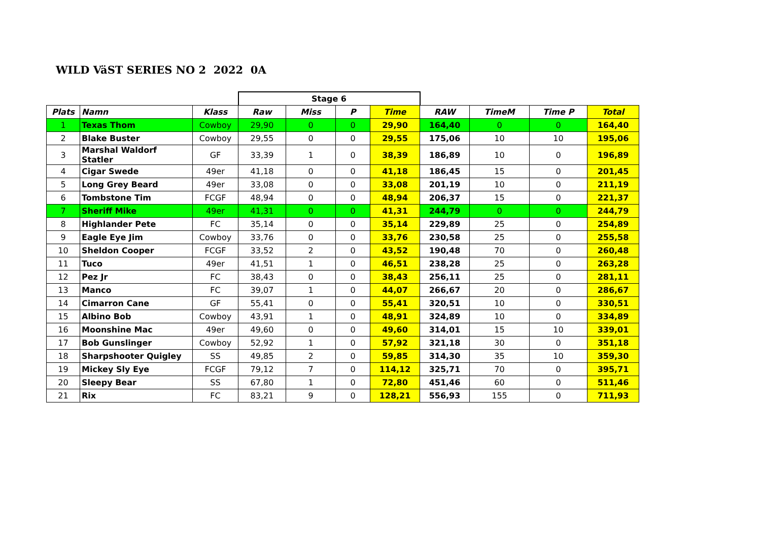WILD VäST SERIES NO 2 2022 0A
| | | | Stage 6 | | | | | | | |
| Plats | Namn | Klass | Raw | Miss | P | Time | RAW | TimeM | Time P | Total |
| 1 | Texas Thom | Cowboy | 29,90 | 0 | 0 | 29,90 | 164,40 | 0 | 0 | 164,40 |
| 2 | Blake Buster | Cowboy | 29,55 | 0 | 0 | 29,55 | 175,06 | 10 | 10 | 195,06 |
| 3 | Marshal Waldorf Statler | GF | 33,39 | 1 | 0 | 38,39 | 186,89 | 10 | 0 | 196,89 |
| 4 | Cigar Swede | 49er | 41,18 | 0 | 0 | 41,18 | 186,45 | 15 | 0 | 201,45 |
| 5 | Long Grey Beard | 49er | 33,08 | 0 | 0 | 33,08 | 201,19 | 10 | 0 | 211,19 |
| 6 | Tombstone Tim | FCGF | 48,94 | 0 | 0 | 48,94 | 206,37 | 15 | 0 | 221,37 |
| 7 | Sheriff Mike | 49er | 41,31 | 0 | 0 | 41,31 | 244,79 | 0 | 0 | 244,79 |
| 8 | Highlander Pete | FC | 35,14 | 0 | 0 | 35,14 | 229,89 | 25 | 0 | 254,89 |
| 9 | Eagle Eye Jim | Cowboy | 33,76 | 0 | 0 | 33,76 | 230,58 | 25 | 0 | 255,58 |
| 10 | Sheldon Cooper | FCGF | 33,52 | 2 | 0 | 43,52 | 190,48 | 70 | 0 | 260,48 |
| 11 | Tuco | 49er | 41,51 | 1 | 0 | 46,51 | 238,28 | 25 | 0 | 263,28 |
| 12 | Pez Jr | FC | 38,43 | 0 | 0 | 38,43 | 256,11 | 25 | 0 | 281,11 |
| 13 | Manco | FC | 39,07 | 1 | 0 | 44,07 | 266,67 | 20 | 0 | 286,67 |
| 14 | Cimarron Cane | GF | 55,41 | 0 | 0 | 55,41 | 320,51 | 10 | 0 | 330,51 |
| 15 | Albino Bob | Cowboy | 43,91 | 1 | 0 | 48,91 | 324,89 | 10 | 0 | 334,89 |
| 16 | Moonshine Mac | 49er | 49,60 | 0 | 0 | 49,60 | 314,01 | 15 | 10 | 339,01 |
| 17 | Bob Gunslinger | Cowboy | 52,92 | 1 | 0 | 57,92 | 321,18 | 30 | 0 | 351,18 |
| 18 | Sharpshooter Quigley | SS | 49,85 | 2 | 0 | 59,85 | 314,30 | 35 | 10 | 359,30 |
| 19 | Mickey Sly Eye | FCGF | 79,12 | 7 | 0 | 114,12 | 325,71 | 70 | 0 | 395,71 |
| 20 | Sleepy Bear | SS | 67,80 | 1 | 0 | 72,80 | 451,46 | 60 | 0 | 511,46 |
| 21 | Rix | FC | 83,21 | 9 | 0 | 128,21 | 556,93 | 155 | 0 | 711,93 |